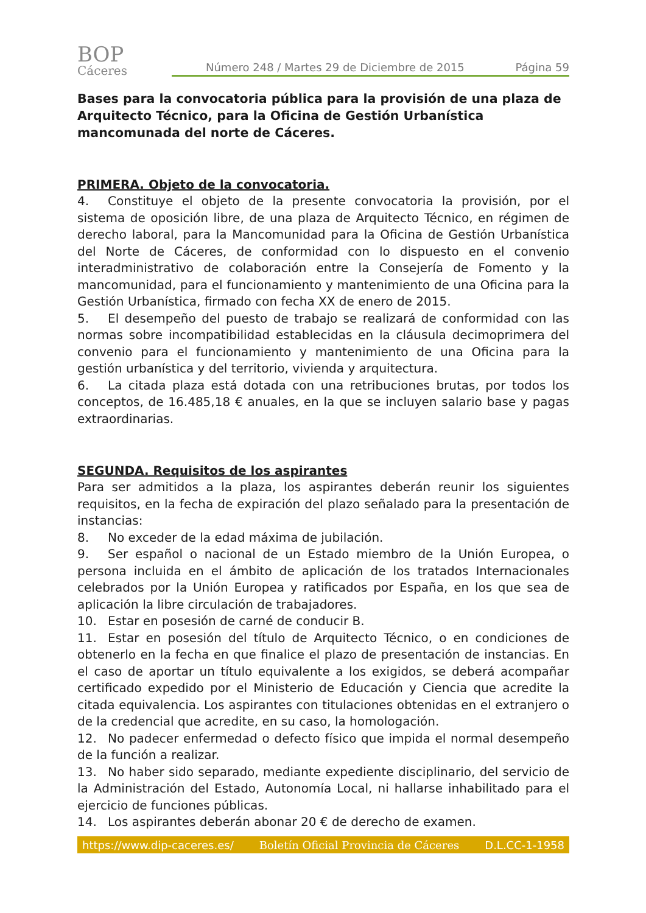BOP
Cáceres
Número 248 / Martes 29 de Diciembre de 2015 Página 59
Bases para la convocatoria pública para la provisión de una plaza de Arquitecto Técnico, para la Oficina de Gestión Urbanística mancomunada del norte de Cáceres.
PRIMERA. Objeto de la convocatoria.
4. Constituye el objeto de la presente convocatoria la provisión, por el sistema de oposición libre, de una plaza de Arquitecto Técnico, en régimen de derecho laboral, para la Mancomunidad para la Oficina de Gestión Urbanística del Norte de Cáceres, de conformidad con lo dispuesto en el convenio interadministrativo de colaboración entre la Consejería de Fomento y la mancomunidad, para el funcionamiento y mantenimiento de una Oficina para la Gestión Urbanística, firmado con fecha XX de enero de 2015.
5. El desempeño del puesto de trabajo se realizará de conformidad con las normas sobre incompatibilidad establecidas en la cláusula decimoprimera del convenio para el funcionamiento y mantenimiento de una Oficina para la gestión urbanística y del territorio, vivienda y arquitectura.
6. La citada plaza está dotada con una retribuciones brutas, por todos los conceptos, de 16.485,18 € anuales, en la que se incluyen salario base y pagas extraordinarias.
SEGUNDA. Requisitos de los aspirantes
Para ser admitidos a la plaza, los aspirantes deberán reunir los siguientes requisitos, en la fecha de expiración del plazo señalado para la presentación de instancias:
8. No exceder de la edad máxima de jubilación.
9. Ser español o nacional de un Estado miembro de la Unión Europea, o persona incluida en el ámbito de aplicación de los tratados Internacionales celebrados por la Unión Europea y ratificados por España, en los que sea de aplicación la libre circulación de trabajadores.
10. Estar en posesión de carné de conducir B.
11. Estar en posesión del título de Arquitecto Técnico, o en condiciones de obtenerlo en la fecha en que finalice el plazo de presentación de instancias. En el caso de aportar un título equivalente a los exigidos, se deberá acompañar certificado expedido por el Ministerio de Educación y Ciencia que acredite la citada equivalencia. Los aspirantes con titulaciones obtenidas en el extranjero o de la credencial que acredite, en su caso, la homologación.
12. No padecer enfermedad o defecto físico que impida el normal desempeño de la función a realizar.
13. No haber sido separado, mediante expediente disciplinario, del servicio de la Administración del Estado, Autonomía Local, ni hallarse inhabilitado para el ejercicio de funciones públicas.
14. Los aspirantes deberán abonar 20 € de derecho de examen.
https://www.dip-caceres.es/ Boletín Oficial Provincia de Cáceres D.L.CC-1-1958